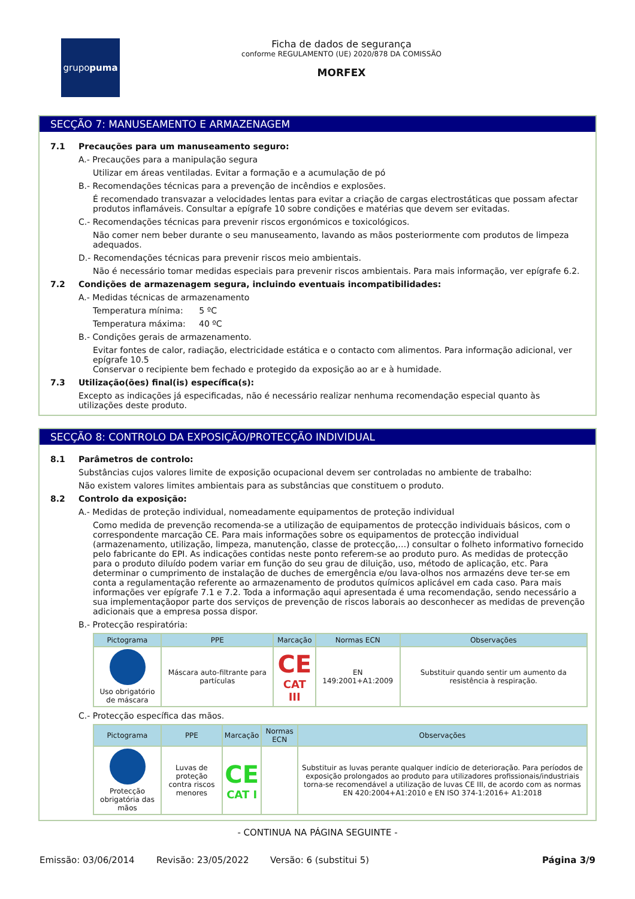grupo puma
Ficha de dados de segurança
conforme REGULAMENTO (UE) 2020/878 DA COMISSÃO
MORFEX
SECÇÃO 7: MANUSEAMENTO E ARMAZENAGEM
7.1 Precauções para um manuseamento seguro:
A.- Precauções para a manipulação segura
Utilizar em áreas ventiladas. Evitar a formação e a acumulação de pó
B.- Recomendações técnicas para a prevenção de incêndios e explosões.
É recomendado transvazar a velocidades lentas para evitar a criação de cargas electrostáticas que possam afectar produtos inflamáveis. Consultar a epígrafe 10 sobre condições e matérias que devem ser evitadas.
C.- Recomendações técnicas para prevenir riscos ergonómicos e toxicológicos.
Não comer nem beber durante o seu manuseamento, lavando as mãos posteriormente com produtos de limpeza adequados.
D.- Recomendações técnicas para prevenir riscos meio ambientais.
Não é necessário tomar medidas especiais para prevenir riscos ambientais. Para mais informação, ver epígrafe 6.2.
7.2 Condições de armazenagem segura, incluindo eventuais incompatibilidades:
A.- Medidas técnicas de armazenamento
Temperatura mínima: 5 ºC
Temperatura máxima: 40 ºC
B.- Condições gerais de armazenamento.
Evitar fontes de calor, radiação, electricidade estática e o contacto com alimentos. Para informação adicional, ver epígrafe 10.5
Conservar o recipiente bem fechado e protegido da exposição ao ar e à humidade.
7.3 Utilização(ões) final(is) específica(s):
Excepto as indicações já especificadas, não é necessário realizar nenhuma recomendação especial quanto às utilizações deste produto.
SECÇÃO 8: CONTROLO DA EXPOSIÇÃO/PROTECÇÃO INDIVIDUAL
8.1 Parâmetros de controlo:
Substâncias cujos valores limite de exposição ocupacional devem ser controladas no ambiente de trabalho:
Não existem valores limites ambientais para as substâncias que constituem o produto.
8.2 Controlo da exposição:
A.- Medidas de proteção individual, nomeadamente equipamentos de proteção individual
Como medida de prevenção recomenda-se a utilização de equipamentos de protecção individuais básicos, com o correspondente marcação CE. Para mais informações sobre os equipamentos de protecção individual (armazenamento, utilização, limpeza, manutenção, classe de protecção,…) consultar o folheto informativo fornecido pelo fabricante do EPI. As indicações contidas neste ponto referem-se ao produto puro. As medidas de protecção para o produto diluído podem variar em função do seu grau de diluição, uso, método de aplicação, etc. Para determinar o cumprimento de instalação de duches de emergência e/ou lava-olhos nos armazéns deve ter-se em conta a regulamentação referente ao armazenamento de produtos químicos aplicável em cada caso. Para mais informações ver epígrafe 7.1 e 7.2. Toda a informação aqui apresentada é uma recomendação, sendo necessário a sua implementaçãopor parte dos serviços de prevenção de riscos laborais ao desconhecer as medidas de prevenção adicionais que a empresa possa dispor.
B.- Protecção respiratória:
| Pictograma | PPE | Marcação | Normas ECN | Observações |
| --- | --- | --- | --- | --- |
| Uso obrigatório de máscara | Máscara auto-filtrante para partículas | CE CAT III | EN 149:2001+A1:2009 | Substituir quando sentir um aumento da resistência à respiração. |
C.- Protecção específica das mãos.
| Pictograma | PPE | Marcação | Normas ECN | Observações |
| --- | --- | --- | --- | --- |
| Protecção obrigatória das mãos | Luvas de proteção contra riscos menores | CE CAT I | | Substituir as luvas perante qualquer indício de deterioração. Para períodos de exposição prolongados ao produto para utilizadores profissionais/industriais torna-se recomendável a utilização de luvas CE III, de acordo com as normas EN 420:2004+A1:2010 e EN ISO 374-1:2016+ A1:2018 |
- CONTINUA NA PÁGINA SEGUINTE -
Emissão: 03/06/2014 Revisão: 23/05/2022 Versão: 6 (substitui 5) Página 3/9